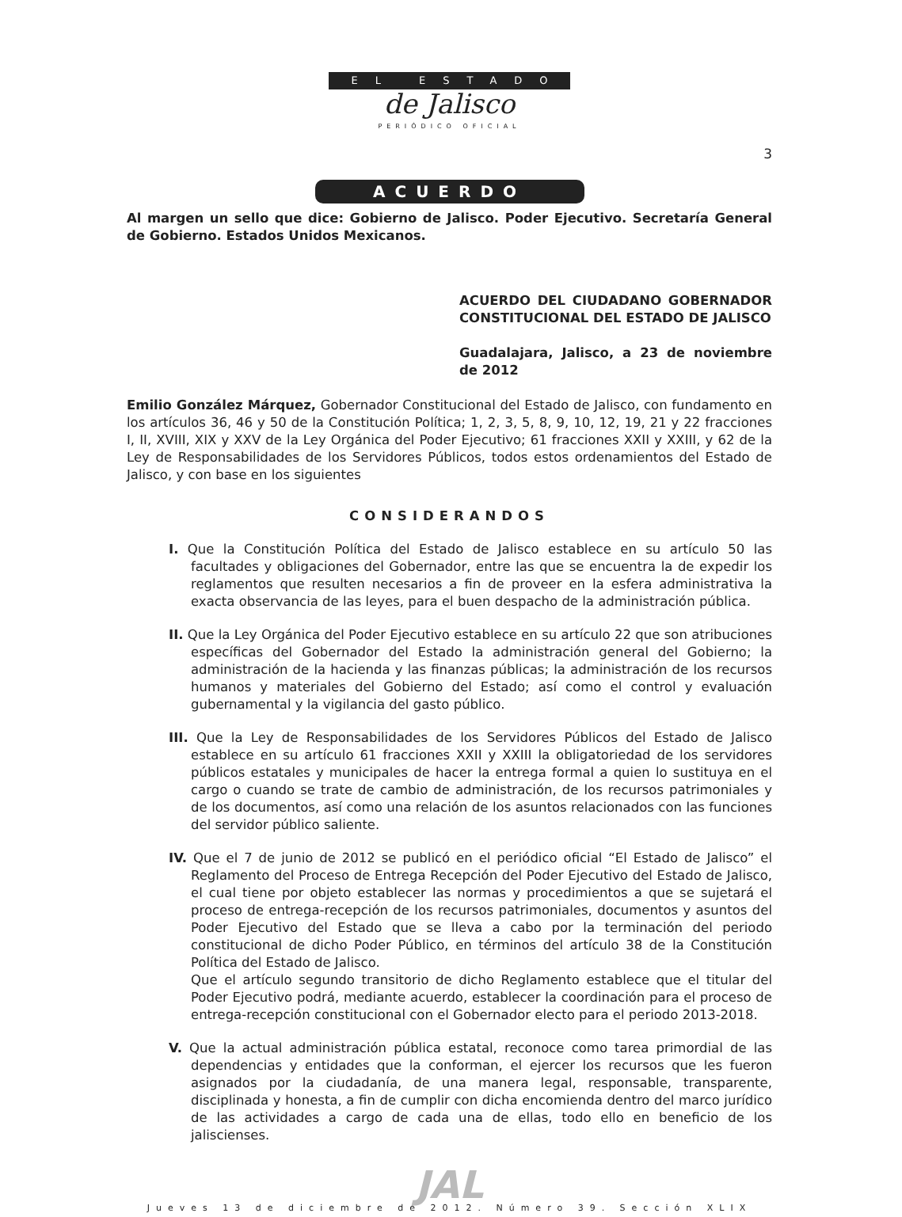EL ESTADO
de Jalisco
PERIÓDICO OFICIAL
3
ACUERDO
Al margen un sello que dice: Gobierno de Jalisco. Poder Ejecutivo. Secretaría General de Gobierno. Estados Unidos Mexicanos.
ACUERDO DEL CIUDADANO GOBERNADOR CONSTITUCIONAL DEL ESTADO DE JALISCO
Guadalajara, Jalisco, a 23 de noviembre de 2012
Emilio González Márquez, Gobernador Constitucional del Estado de Jalisco, con fundamento en los artículos 36, 46 y 50 de la Constitución Política; 1, 2, 3, 5, 8, 9, 10, 12, 19, 21 y 22 fracciones I, II, XVIII, XIX y XXV de la Ley Orgánica del Poder Ejecutivo; 61 fracciones XXII y XXIII, y 62 de la Ley de Responsabilidades de los Servidores Públicos, todos estos ordenamientos del Estado de Jalisco, y con base en los siguientes
CONSIDERANDOS
I. Que la Constitución Política del Estado de Jalisco establece en su artículo 50 las facultades y obligaciones del Gobernador, entre las que se encuentra la de expedir los reglamentos que resulten necesarios a fin de proveer en la esfera administrativa la exacta observancia de las leyes, para el buen despacho de la administración pública.
II. Que la Ley Orgánica del Poder Ejecutivo establece en su artículo 22 que son atribuciones específicas del Gobernador del Estado la administración general del Gobierno; la administración de la hacienda y las finanzas públicas; la administración de los recursos humanos y materiales del Gobierno del Estado; así como el control y evaluación gubernamental y la vigilancia del gasto público.
III. Que la Ley de Responsabilidades de los Servidores Públicos del Estado de Jalisco establece en su artículo 61 fracciones XXII y XXIII la obligatoriedad de los servidores públicos estatales y municipales de hacer la entrega formal a quien lo sustituya en el cargo o cuando se trate de cambio de administración, de los recursos patrimoniales y de los documentos, así como una relación de los asuntos relacionados con las funciones del servidor público saliente.
IV. Que el 7 de junio de 2012 se publicó en el periódico oficial “El Estado de Jalisco” el Reglamento del Proceso de Entrega Recepción del Poder Ejecutivo del Estado de Jalisco, el cual tiene por objeto establecer las normas y procedimientos a que se sujetará el proceso de entrega-recepción de los recursos patrimoniales, documentos y asuntos del Poder Ejecutivo del Estado que se lleva a cabo por la terminación del periodo constitucional de dicho Poder Público, en términos del artículo 38 de la Constitución Política del Estado de Jalisco.
Que el artículo segundo transitorio de dicho Reglamento establece que el titular del Poder Ejecutivo podrá, mediante acuerdo, establecer la coordinación para el proceso de entrega-recepción constitucional con el Gobernador electo para el periodo 2013-2018.
V. Que la actual administración pública estatal, reconoce como tarea primordial de las dependencias y entidades que la conforman, el ejercer los recursos que les fueron asignados por la ciudadanía, de una manera legal, responsable, transparente, disciplinada y honesta, a fin de cumplir con dicha encomienda dentro del marco jurídico de las actividades a cargo de cada una de ellas, todo ello en beneficio de los jaliscienses.
JAL
Jueves 13 de diciembre de 2012. Número 39. Sección XLIX